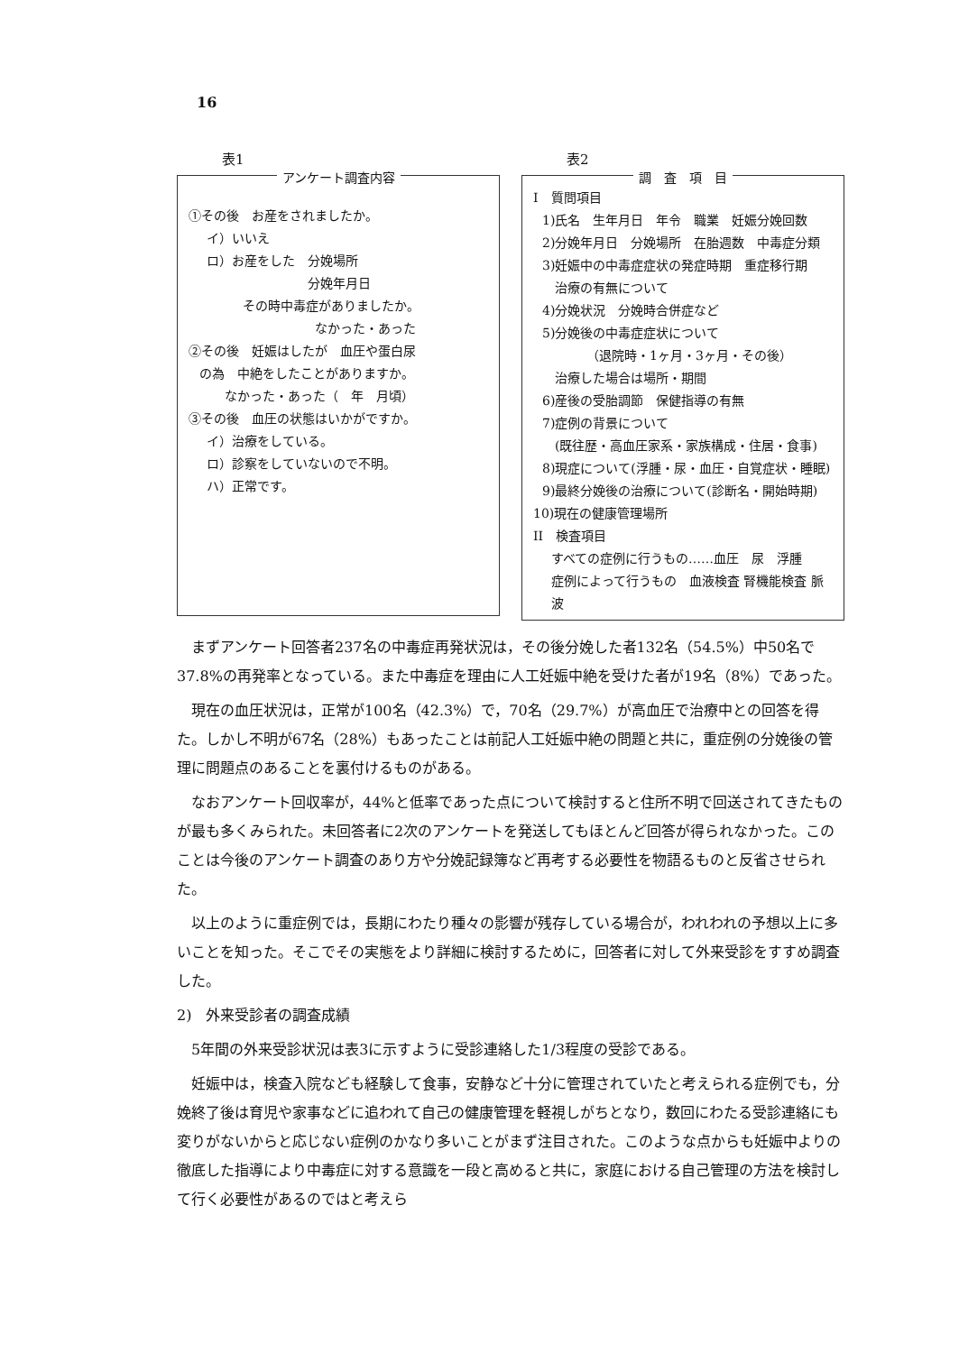16
表1
アンケート調査内容
①その後　お産をされましたか。
イ）いいえ
ロ）お産をした　分娩場所
　　　　　　　　分娩年月日
その時中毒症がありましたか。
なかった・あった
②その後　妊娠はしたが　血圧や蛋白尿
の為　中絶をしたことがありますか。
なかった・あった（　年　月頃）
③その後　血圧の状態はいかがですか。
イ）治療をしている。
ロ）診察をしていないので不明。
ハ）正常です。
表2
調　査　項　目
I　質問項目
1)氏名　生年月日　年令　職業　妊娠分娩回数
2)分娩年月日　分娩場所　在胎週数　中毒症分類
3)妊娠中の中毒症症状の発症時期　重症移行期
　治療の有無について
4)分娩状況　分娩時合併症など
5)分娩後の中毒症症状について
　　　　（退院時・1ヶ月・3ヶ月・その後）
　治療した場合は場所・期間
6)産後の受胎調節　保健指導の有無
7)症例の背景について
　(既往歴・高血圧家系・家族構成・住居・食事)
8)現症について(浮腫・尿・血圧・自覚症状・睡眠)
9)最終分娩後の治療について(診断名・開始時期)
10)現在の健康管理場所
II　検査項目
すべての症例に行うもの……血圧　尿　浮腫
症例によって行うもの　血液検査 腎機能検査 脈波
まずアンケート回答者237名の中毒症再発状況は，その後分娩した者132名（54.5%）中50名で37.8%の再発率となっている。また中毒症を理由に人工妊娠中絶を受けた者が19名（8%）であった。
現在の血圧状況は，正常が100名（42.3%）で，70名（29.7%）が高血圧で治療中との回答を得た。しかし不明が67名（28%）もあったことは前記人工妊娠中絶の問題と共に，重症例の分娩後の管理に問題点のあることを裏付けるものがある。
なおアンケート回収率が，44%と低率であった点について検討すると住所不明で回送されてきたものが最も多くみられた。未回答者に2次のアンケートを発送してもほとんど回答が得られなかった。このことは今後のアンケート調査のあり方や分娩記録簿など再考する必要性を物語るものと反省させられた。
以上のように重症例では，長期にわたり種々の影響が残存している場合が，われわれの予想以上に多いことを知った。そこでその実態をより詳細に検討するために，回答者に対して外来受診をすすめ調査した。
2)　外来受診者の調査成績
5年間の外来受診状況は表3に示すように受診連絡した1/3程度の受診である。
妊娠中は，検査入院なども経験して食事，安静など十分に管理されていたと考えられる症例でも，分娩終了後は育児や家事などに追われて自己の健康管理を軽視しがちとなり，数回にわたる受診連絡にも変りがないからと応じない症例のかなり多いことがまず注目された。このような点からも妊娠中よりの徹底した指導により中毒症に対する意識を一段と高めると共に，家庭における自己管理の方法を検討して行く必要性があるのではと考えら